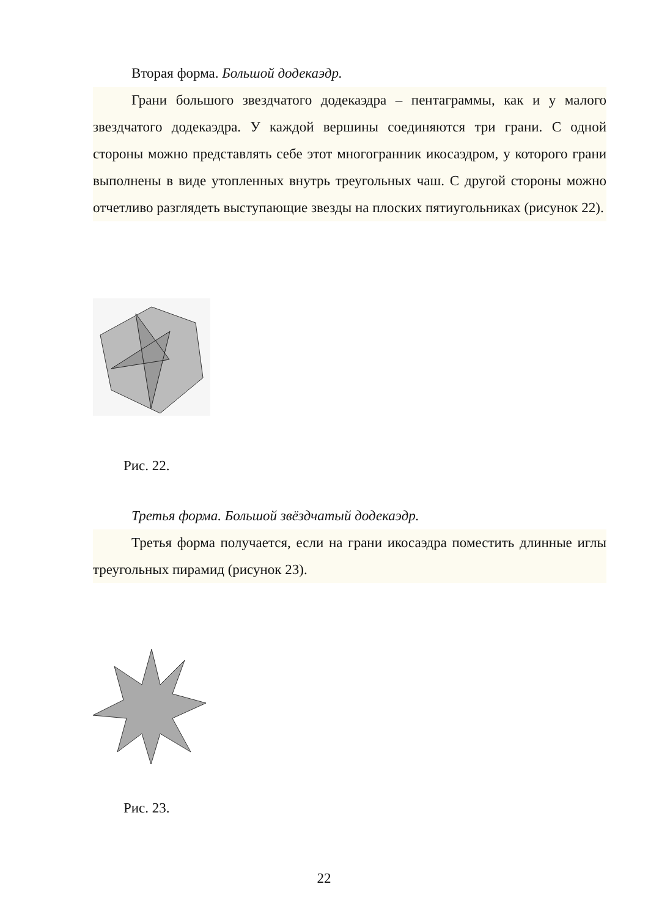Вторая форма. Большой додекаэдр.
Грани большого звездчатого додекаэдра – пентаграммы, как и у малого звездчатого додекаэдра. У каждой вершины соединяются три грани. С одной стороны можно представлять себе этот многогранник икосаэдром, у которого грани выполнены в виде утопленных внутрь треугольных чаш. С другой стороны можно отчетливо разглядеть выступающие звезды на плоских пятиугольниках (рисунок 22).
Рис. 22.
Третья форма. Большой звёздчатый додекаэдр.
Третья форма получается, если на грани икосаэдра поместить длинные иглы треугольных пирамид (рисунок 23).
Рис. 23.
22